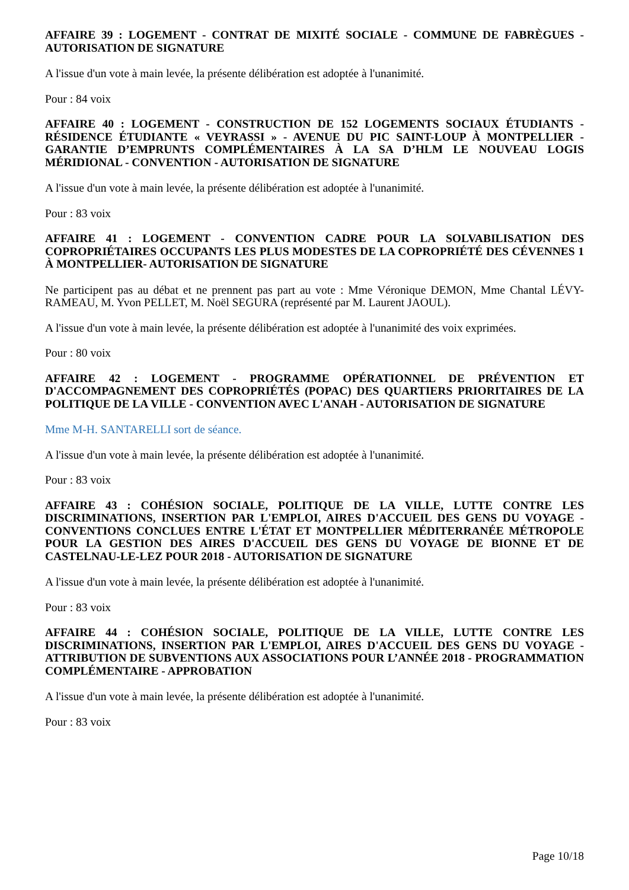AFFAIRE 39 : LOGEMENT - CONTRAT DE MIXITÉ SOCIALE - COMMUNE DE FABRÈGUES - AUTORISATION DE SIGNATURE
A l'issue d'un vote à main levée, la présente délibération est adoptée à l'unanimité.
Pour : 84 voix
AFFAIRE 40 : LOGEMENT - CONSTRUCTION DE 152 LOGEMENTS SOCIAUX ÉTUDIANTS - RÉSIDENCE ÉTUDIANTE « VEYRASSI » - AVENUE DU PIC SAINT-LOUP À MONTPELLIER - GARANTIE D’EMPRUNTS COMPLÉMENTAIRES À LA SA D’HLM LE NOUVEAU LOGIS MÉRIDIONAL - CONVENTION - AUTORISATION DE SIGNATURE
A l'issue d'un vote à main levée, la présente délibération est adoptée à l'unanimité.
Pour : 83 voix
AFFAIRE 41 : LOGEMENT - CONVENTION CADRE POUR LA SOLVABILISATION DES COPROPRIÉTAIRES OCCUPANTS LES PLUS MODESTES DE LA COPROPRIÉTÉ DES CÉVENNES 1 À MONTPELLIER- AUTORISATION DE SIGNATURE
Ne participent pas au débat et ne prennent pas part au vote : Mme Véronique DEMON, Mme Chantal LÉVY-RAMEAU, M. Yvon PELLET, M. Noël SEGURA (représenté par M. Laurent JAOUL).
A l'issue d'un vote à main levée, la présente délibération est adoptée à l'unanimité des voix exprimées.
Pour : 80 voix
AFFAIRE 42 : LOGEMENT - PROGRAMME OPÉRATIONNEL DE PRÉVENTION ET D'ACCOMPAGNEMENT DES COPROPRIÉTÉS (POPAC) DES QUARTIERS PRIORITAIRES DE LA POLITIQUE DE LA VILLE - CONVENTION AVEC L'ANAH - AUTORISATION DE SIGNATURE
Mme M-H. SANTARELLI sort de séance.
A l'issue d'un vote à main levée, la présente délibération est adoptée à l'unanimité.
Pour : 83 voix
AFFAIRE 43 : COHÉSION SOCIALE, POLITIQUE DE LA VILLE, LUTTE CONTRE LES DISCRIMINATIONS, INSERTION PAR L'EMPLOI, AIRES D'ACCUEIL DES GENS DU VOYAGE - CONVENTIONS CONCLUES ENTRE L'ÉTAT ET MONTPELLIER MÉDITERRANÉE MÉTROPOLE POUR LA GESTION DES AIRES D'ACCUEIL DES GENS DU VOYAGE DE BIONNE ET DE CASTELNAU-LE-LEZ POUR 2018 - AUTORISATION DE SIGNATURE
A l'issue d'un vote à main levée, la présente délibération est adoptée à l'unanimité.
Pour : 83 voix
AFFAIRE 44 : COHÉSION SOCIALE, POLITIQUE DE LA VILLE, LUTTE CONTRE LES DISCRIMINATIONS, INSERTION PAR L'EMPLOI, AIRES D'ACCUEIL DES GENS DU VOYAGE - ATTRIBUTION DE SUBVENTIONS AUX ASSOCIATIONS POUR L’ANNÉE 2018 - PROGRAMMATION COMPLÉMENTAIRE - APPROBATION
A l'issue d'un vote à main levée, la présente délibération est adoptée à l'unanimité.
Pour : 83 voix
Page 10/18